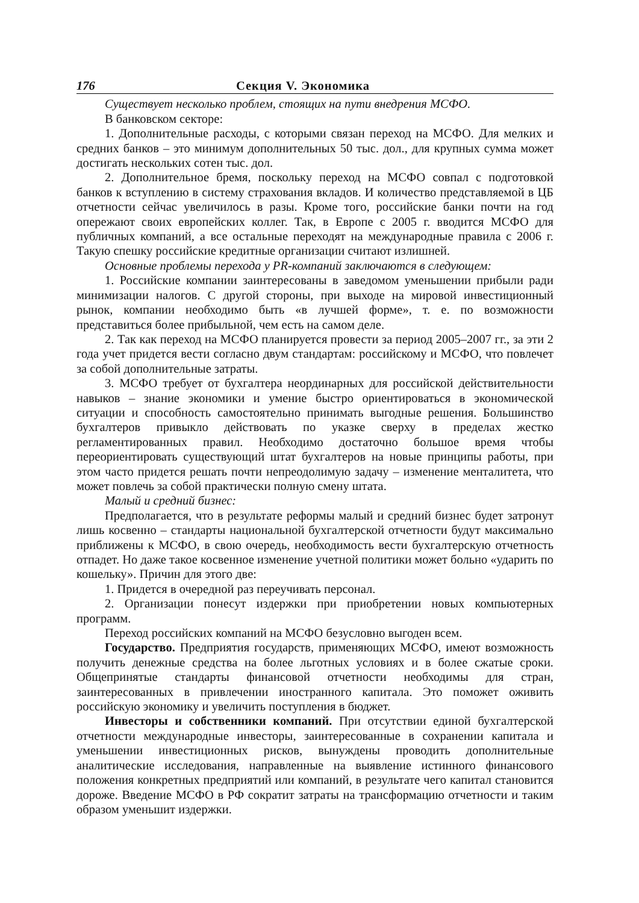176 Секция V. Экономика
Существует несколько проблем, стоящих на пути внедрения МСФО.
В банковском секторе:
1. Дополнительные расходы, с которыми связан переход на МСФО. Для мелких и средних банков – это минимум дополнительных 50 тыс. дол., для крупных сумма может достигать нескольких сотен тыс. дол.
2. Дополнительное бремя, поскольку переход на МСФО совпал с подготовкой банков к вступлению в систему страхования вкладов. И количество представляемой в ЦБ отчетности сейчас увеличилось в разы. Кроме того, российские банки почти на год опережают своих европейских коллег. Так, в Европе с 2005 г. вводится МСФО для публичных компаний, а все остальные переходят на международные правила с 2006 г. Такую спешку российские кредитные организации считают излишней.
Основные проблемы перехода у PR-компаний заключаются в следующем:
1. Российские компании заинтересованы в заведомом уменьшении прибыли ради минимизации налогов. С другой стороны, при выходе на мировой инвестиционный рынок, компании необходимо быть «в лучшей форме», т. е. по возможности представиться более прибыльной, чем есть на самом деле.
2. Так как переход на МСФО планируется провести за период 2005–2007 гг., за эти 2 года учет придется вести согласно двум стандартам: российскому и МСФО, что повлечет за собой дополнительные затраты.
3. МСФО требует от бухгалтера неординарных для российской действительности навыков – знание экономики и умение быстро ориентироваться в экономической ситуации и способность самостоятельно принимать выгодные решения. Большинство бухгалтеров привыкло действовать по указке сверху в пределах жестко регламентированных правил. Необходимо достаточно большое время чтобы переориентировать существующий штат бухгалтеров на новые принципы работы, при этом часто придется решать почти непреодолимую задачу – изменение менталитета, что может повлечь за собой практически полную смену штата.
Малый и средний бизнес:
Предполагается, что в результате реформы малый и средний бизнес будет затронут лишь косвенно – стандарты национальной бухгалтерской отчетности будут максимально приближены к МСФО, в свою очередь, необходимость вести бухгалтерскую отчетность отпадет. Но даже такое косвенное изменение учетной политики может больно «ударить по кошельку». Причин для этого две:
1. Придется в очередной раз переучивать персонал.
2. Организации понесут издержки при приобретении новых компьютерных программ.
Переход российских компаний на МСФО безусловно выгоден всем.
Государство. Предприятия государств, применяющих МСФО, имеют возможность получить денежные средства на более льготных условиях и в более сжатые сроки. Общепринятые стандарты финансовой отчетности необходимы для стран, заинтересованных в привлечении иностранного капитала. Это поможет оживить российскую экономику и увеличить поступления в бюджет.
Инвесторы и собственники компаний. При отсутствии единой бухгалтерской отчетности международные инвесторы, заинтересованные в сохранении капитала и уменьшении инвестиционных рисков, вынуждены проводить дополнительные аналитические исследования, направленные на выявление истинного финансового положения конкретных предприятий или компаний, в результате чего капитал становится дороже. Введение МСФО в РФ сократит затраты на трансформацию отчетности и таким образом уменьшит издержки.